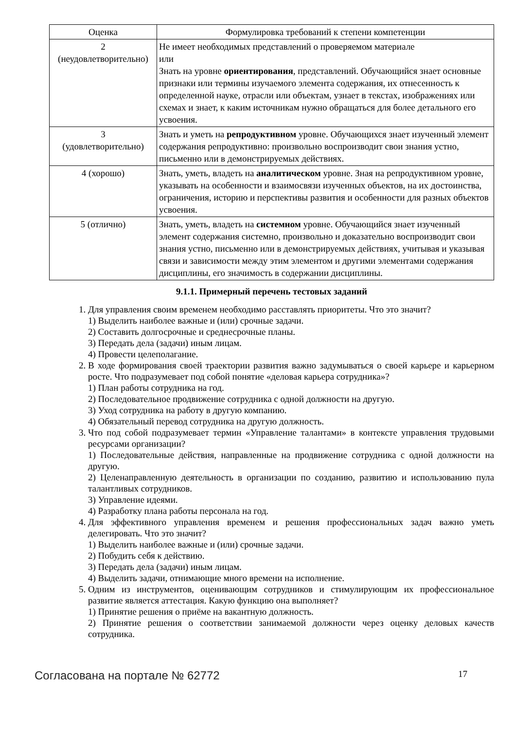| Оценка | Формулировка требований к степени компетенции |
| --- | --- |
| 2 (неудовлетворительно) | Не имеет необходимых представлений о проверяемом материале или Знать на уровне ориентирования , представлений. Обучающийся знает основные признаки или термины изучаемого элемента содержания, их отнесенность к определенной науке, отрасли или объектам, узнает в текстах, изображениях или схемах и знает, к каким источникам нужно обращаться для более детального его усвоения. |
| 3 (удовлетворительно) | Знать и уметь на репродуктивном уровне. Обучающихся знает изученный элемент содержания репродуктивно: произвольно воспроизводит свои знания устно, письменно или в демонстрируемых действиях. |
| 4 (хорошо) | Знать, уметь, владеть на аналитическом уровне. Зная на репродуктивном уровне, указывать на особенности и взаимосвязи изученных объектов, на их достоинства, ограничения, историю и перспективы развития и особенности для разных объектов усвоения. |
| 5 (отлично) | Знать, уметь, владеть на системном уровне. Обучающийся знает изученный элемент содержания системно, произвольно и доказательно воспроизводит свои знания устно, письменно или в демонстрируемых действиях, учитывая и указывая связи и зависимости между этим элементом и другими элементами содержания дисциплины, его значимость в содержании дисциплины. |
9.1.1. Примерный перечень тестовых заданий
1. Для управления своим временем необходимо расставлять приоритеты. Что это значит?
1) Выделить наиболее важные и (или) срочные задачи.
2) Составить долгосрочные и среднесрочные планы.
3) Передать дела (задачи) иным лицам.
4) Провести целеполагание.
2. В ходе формирования своей траектории развития важно задумываться о своей карьере и карьерном росте. Что подразумевает под собой понятие «деловая карьера сотрудника»?
1) План работы сотрудника на год.
2) Последовательное продвижение сотрудника с одной должности на другую.
3) Уход сотрудника на работу в другую компанию.
4) Обязательный перевод сотрудника на другую должность.
3. Что под собой подразумевает термин «Управление талантами» в контексте управления трудовыми ресурсами организации?
1) Последовательные действия, направленные на продвижение сотрудника с одной должности на другую.
2) Целенаправленную деятельность в организации по созданию, развитию и использованию пула талантливых сотрудников.
3) Управление идеями.
4) Разработку плана работы персонала на год.
4. Для эффективного управления временем и решения профессиональных задач важно уметь делегировать. Что это значит?
1) Выделить наиболее важные и (или) срочные задачи.
2) Побудить себя к действию.
3) Передать дела (задачи) иным лицам.
4) Выделить задачи, отнимающие много времени на исполнение.
5. Одним из инструментов, оценивающим сотрудников и стимулирующим их профессиональное развитие является аттестация. Какую функцию она выполняет?
1) Принятие решения о приёме на вакантную должность.
2) Принятие решения о соответствии занимаемой должности через оценку деловых качеств сотрудника.
Согласована на портале № 62772 17